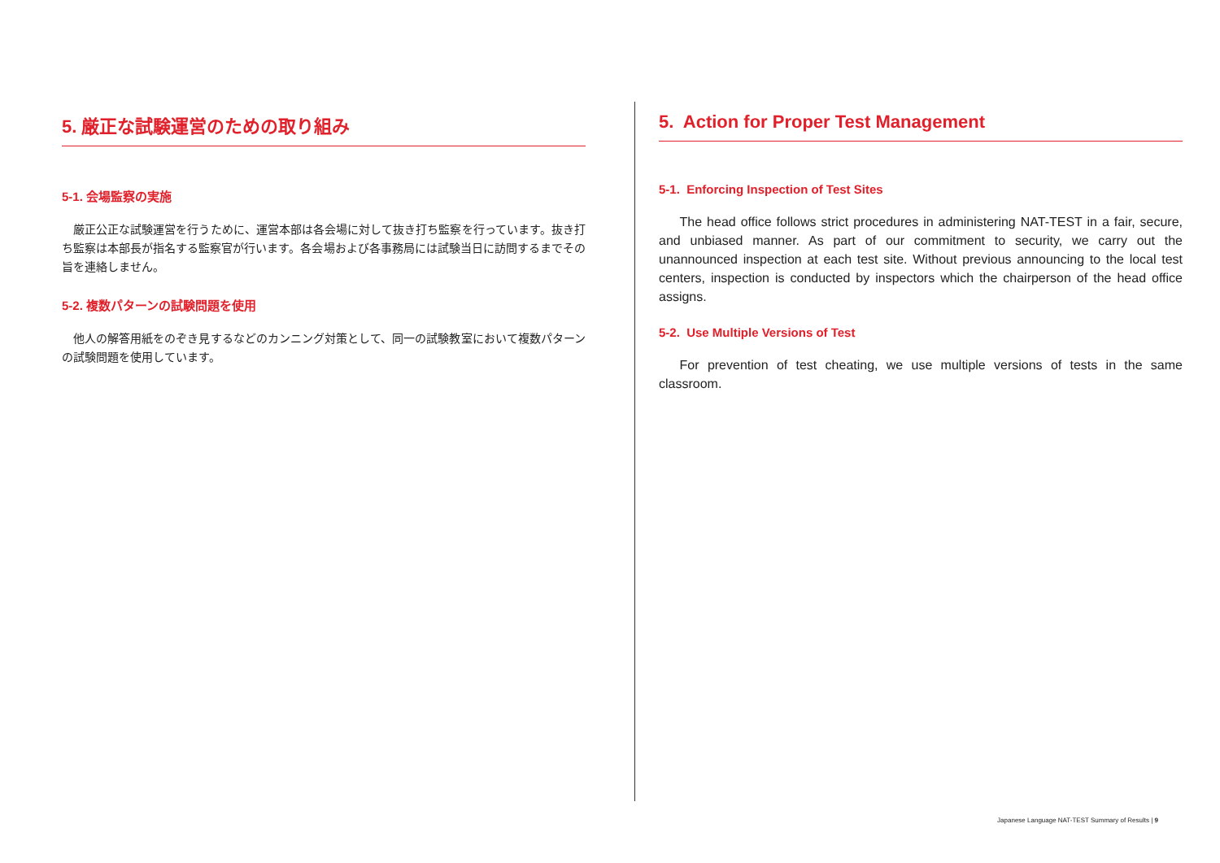5. 厳正な試験運営のための取り組み
5-1. 会場監察の実施
厳正公正な試験運営を行うために、運営本部は各会場に対して抜き打ち監察を行っています。抜き打ち監察は本部長が指名する監察官が行います。各会場および各事務局には試験当日に訪問するまでその旨を連絡しません。
5-2. 複数パターンの試験問題を使用
他人の解答用紙をのぞき見するなどのカンニング対策として、同一の試験教室において複数パターンの試験問題を使用しています。
5. Action for Proper Test Management
5-1. Enforcing Inspection of Test Sites
The head office follows strict procedures in administering NAT-TEST in a fair, secure, and unbiased manner. As part of our commitment to security, we carry out the unannounced inspection at each test site. Without previous announcing to the local test centers, inspection is conducted by inspectors which the chairperson of the head office assigns.
5-2. Use Multiple Versions of Test
For prevention of test cheating, we use multiple versions of tests in the same classroom.
Japanese Language NAT-TEST Summary of Results | 9